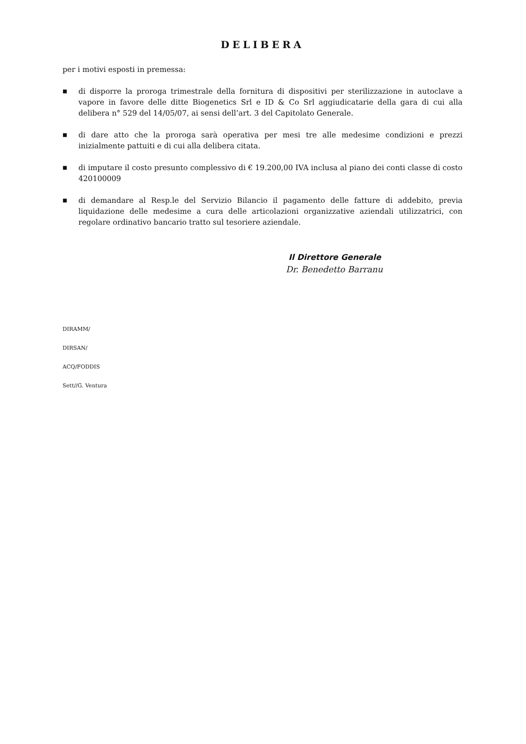DELIBERA
per i motivi esposti in premessa:
■ di disporre la proroga trimestrale della fornitura di dispositivi per sterilizzazione in autoclave a vapore in favore delle ditte Biogenetics Srl e ID & Co Srl aggiudicatarie della gara di cui alla delibera n° 529 del 14/05/07, ai sensi dell’art. 3 del Capitolato Generale.
■ di dare atto che la proroga sarà operativa per mesi tre alle medesime condizioni e prezzi inizialmente pattuiti e di cui alla delibera citata.
■ di imputare il costo presunto complessivo di € 19.200,00 IVA inclusa al piano dei conti classe di costo 420100009
■ di demandare al Resp.le del Servizio Bilancio il pagamento delle fatture di addebito, previa liquidazione delle medesime a cura delle articolazioni organizzative aziendali utilizzatrici, con regolare ordinativo bancario tratto sul tesoriere aziendale.
Il Direttore Generale
Dr. Benedetto Barranu
DIRAMM/
DIRSAN/
ACQ/FODDIS
Sett//G. Ventura